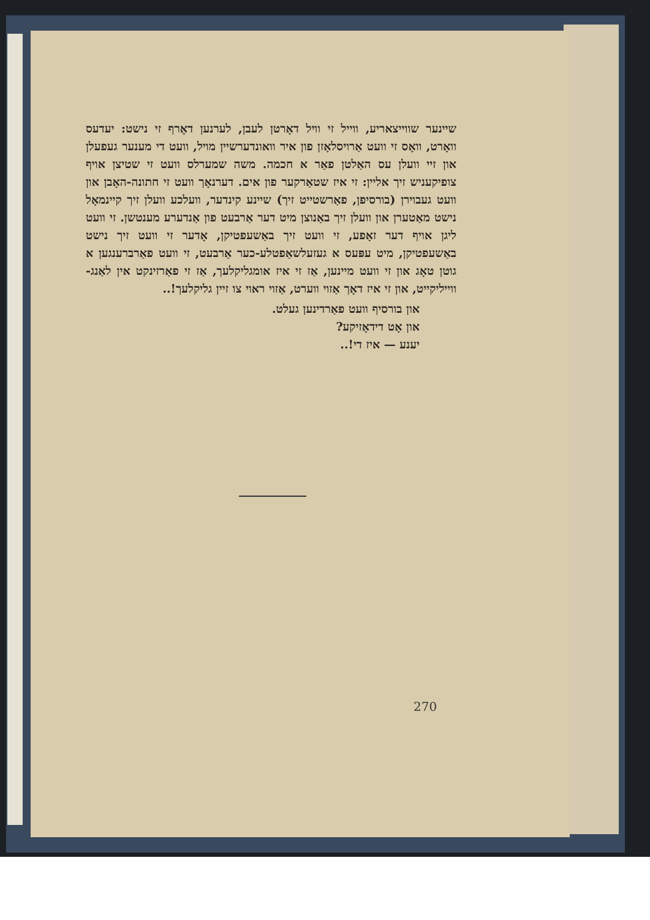שיינער שווייצאריע, ווייל זי וויל דאָרטן לעבן, לערנען דאָרף זי נישט: יעדעס וואָרט, וואָס זי וועט אַרויסלאָזן פון איר וואונדערשיין מויל, וועט די מענער געפעלן און זיי וועלן עס האַלטן פאַר א חכמה. משה שמערלס וועט זי שטיצן אויף צופיקעניש זיך אליין: זי איז שטאַרקער פון אים. דערנאָך וועט זי חתונה-האָבן און וועט געבוירן (בורסיפן, פאַרשטייט זיך) שיינע קינדער, וועלכע וועלן זיך קיינמאָל נישט מאַטערן און וועלן זיך באַנוצן מיט דער אַרבעט פון אַנדערע מענטשן. זי וועט ליגן אויף דער זאָפע, זי וועט זיך באַשעפטיקן, אָדער זי וועט זיך נישט באַשעפטיקן, מיט עפּעס א געזעלשאַפטלע-כער אַרבעט, זי וועט פאַרברענגען א גוטן טאָג און זי וועט מיינען, אַז זי איז אומגליקלעך, אַז זי פאַרזינקט אין לאַנג-ווייליקייט, און זי איז דאָך אַזוי ווערט, אַזוי ראוי צו זיין גליקלעך!..
און בורסיף וועט פאַרדינען געלט.
און אָט דידאָזיקע?
יענע — איז די!..
270